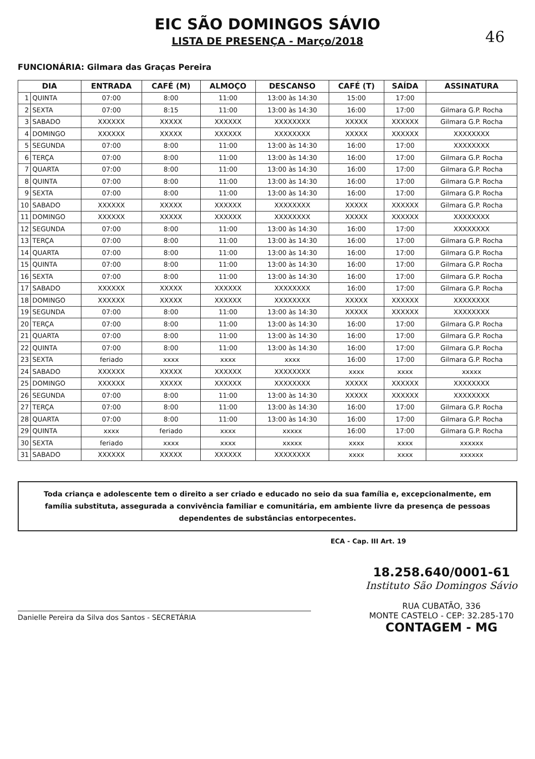46
EIC SÃO DOMINGOS SÁVIO
LISTA DE PRESENÇA - Março/2018
FUNCIONÁRIA: Gilmara das Graças Pereira
| DIA | | ENTRADA | CAFÉ (M) | ALMOÇO | DESCANSO | CAFÉ (T) | SAÍDA | ASSINATURA |
| --- | --- | --- | --- | --- | --- | --- | --- | --- |
| 1 | QUINTA | 07:00 | 8:00 | 11:00 | 13:00 às 14:30 | 15:00 | 17:00 | |
| 2 | SEXTA | 07:00 | 8:15 | 11:00 | 13:00 às 14:30 | 16:00 | 17:00 | Gilmara G.P. Rocha |
| 3 | SABADO | XXXXXX | XXXXX | XXXXXX | XXXXXXXX | XXXXX | XXXXXX | Gilmara G.P. Rocha |
| 4 | DOMINGO | XXXXXX | XXXXX | XXXXXX | XXXXXXXX | XXXXX | XXXXXX | XXXXXXXX |
| 5 | SEGUNDA | 07:00 | 8:00 | 11:00 | 13:00 às 14:30 | 16:00 | 17:00 | XXXXXXXX |
| 6 | TERÇA | 07:00 | 8:00 | 11:00 | 13:00 às 14:30 | 16:00 | 17:00 | Gilmara G.P. Rocha |
| 7 | QUARTA | 07:00 | 8:00 | 11:00 | 13:00 às 14:30 | 16:00 | 17:00 | Gilmara G.P. Rocha |
| 8 | QUINTA | 07:00 | 8:00 | 11:00 | 13:00 às 14:30 | 16:00 | 17:00 | Gilmara G.P. Rocha |
| 9 | SEXTA | 07:00 | 8:00 | 11:00 | 13:00 às 14:30 | 16:00 | 17:00 | Gilmara G.P. Rocha |
| 10 | SABADO | XXXXXX | XXXXX | XXXXXX | XXXXXXXX | XXXXX | XXXXXX | Gilmara G.P. Rocha |
| 11 | DOMINGO | XXXXXX | XXXXX | XXXXXX | XXXXXXXX | XXXXX | XXXXXX | XXXXXXXX |
| 12 | SEGUNDA | 07:00 | 8:00 | 11:00 | 13:00 às 14:30 | 16:00 | 17:00 | XXXXXXXX |
| 13 | TERÇA | 07:00 | 8:00 | 11:00 | 13:00 às 14:30 | 16:00 | 17:00 | Gilmara G.P. Rocha |
| 14 | QUARTA | 07:00 | 8:00 | 11:00 | 13:00 às 14:30 | 16:00 | 17:00 | Gilmara G.P. Rocha |
| 15 | QUINTA | 07:00 | 8:00 | 11:00 | 13:00 às 14:30 | 16:00 | 17:00 | Gilmara G.P. Rocha |
| 16 | SEXTA | 07:00 | 8:00 | 11:00 | 13:00 às 14:30 | 16:00 | 17:00 | Gilmara G.P. Rocha |
| 17 | SABADO | XXXXXX | XXXXX | XXXXXX | XXXXXXXX | 16:00 | 17:00 | Gilmara G.P. Rocha |
| 18 | DOMINGO | XXXXXX | XXXXX | XXXXXX | XXXXXXXX | XXXXX | XXXXXX | XXXXXXXX |
| 19 | SEGUNDA | 07:00 | 8:00 | 11:00 | 13:00 às 14:30 | XXXXX | XXXXXX | XXXXXXXX |
| 20 | TERÇA | 07:00 | 8:00 | 11:00 | 13:00 às 14:30 | 16:00 | 17:00 | Gilmara G.P. Rocha |
| 21 | QUARTA | 07:00 | 8:00 | 11:00 | 13:00 às 14:30 | 16:00 | 17:00 | Gilmara G.P. Rocha |
| 22 | QUINTA | 07:00 | 8:00 | 11:00 | 13:00 às 14:30 | 16:00 | 17:00 | Gilmara G.P. Rocha |
| 23 | SEXTA | feriado | xxxx | xxxx | xxxx | 16:00 | 17:00 | Gilmara G.P. Rocha |
| 24 | SABADO | XXXXXX | XXXXX | XXXXXX | XXXXXXXX | xxxx | xxxx | xxxxx |
| 25 | DOMINGO | XXXXXX | XXXXX | XXXXXX | XXXXXXXX | XXXXX | XXXXXX | XXXXXXXX |
| 26 | SEGUNDA | 07:00 | 8:00 | 11:00 | 13:00 às 14:30 | XXXXX | XXXXXX | XXXXXXXX |
| 27 | TERÇA | 07:00 | 8:00 | 11:00 | 13:00 às 14:30 | 16:00 | 17:00 | Gilmara G.P. Rocha |
| 28 | QUARTA | 07:00 | 8:00 | 11:00 | 13:00 às 14:30 | 16:00 | 17:00 | Gilmara G.P. Rocha |
| 29 | QUINTA | xxxx | feriado | xxxx | xxxxx | 16:00 | 17:00 | Gilmara G.P. Rocha |
| 30 | SEXTA | feriado | xxxx | xxxx | xxxxx | xxxx | xxxx | xxxxxx |
| 31 | SABADO | XXXXXX | XXXXX | XXXXXX | XXXXXXXX | xxxx | xxxx | xxxxxx |
Toda criança e adolescente tem o direito a ser criado e educado no seio da sua família e, excepcionalmente, em família substituta, assegurada a convivência familiar e comunitária, em ambiente livre da presença de pessoas dependentes de substâncias entorpecentes.
ECA - Cap. III Art. 19
Danielle Pereira da Silva dos Santos - SECRETÁRIA
18.258.640/0001-61
Instituto São Domingos Sávio
RUA CUBATÃO, 336
MONTE CASTELO - CEP: 32.285-170
CONTAGEM - MG